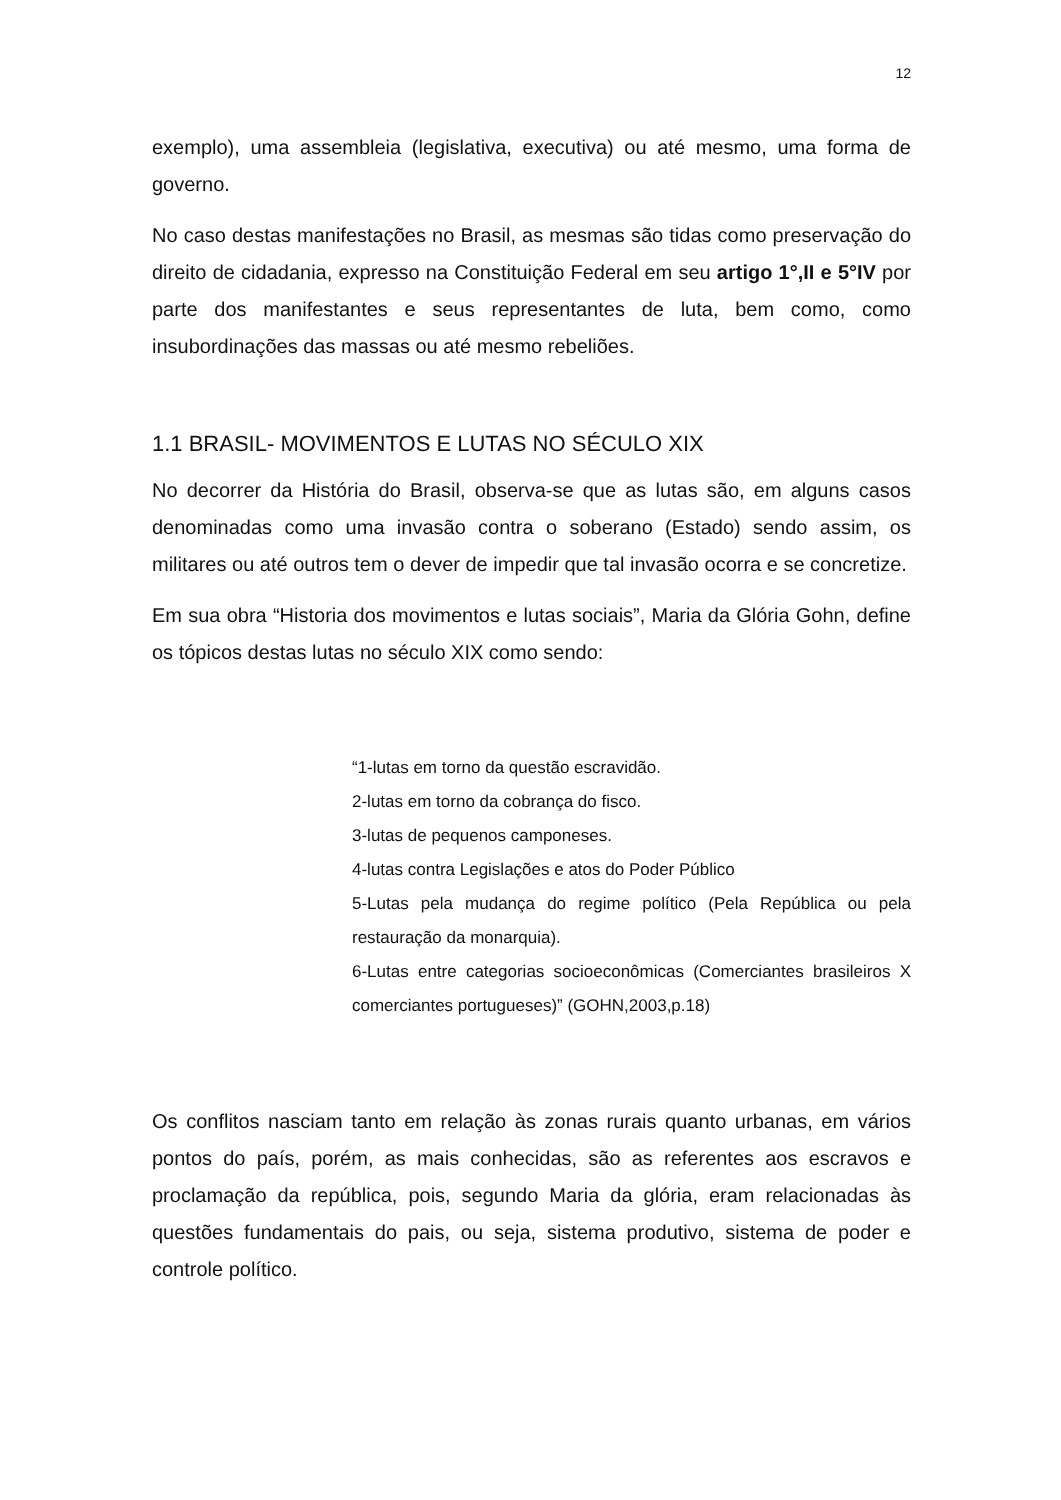12
exemplo), uma assembleia (legislativa, executiva) ou até mesmo, uma forma de governo.
No caso destas manifestações no Brasil, as mesmas são tidas como preservação do direito de cidadania, expresso na Constituição Federal em seu artigo 1°,II e 5°IV por parte dos manifestantes e seus representantes de luta, bem como, como insubordinações das massas ou até mesmo rebeliões.
1.1 BRASIL- MOVIMENTOS E LUTAS NO SÉCULO XIX
No decorrer da História do Brasil, observa-se que as lutas são, em alguns casos denominadas como uma invasão contra o soberano (Estado) sendo assim, os militares ou até outros tem o dever de impedir que tal invasão ocorra e se concretize.
Em sua obra “Historia dos movimentos e lutas sociais”, Maria da Glória Gohn, define os tópicos destas lutas no século XIX como sendo:
“1-lutas em torno da questão escravidão.
2-lutas em torno da cobrança do fisco.
3-lutas de pequenos camponeses.
4-lutas contra Legislações e atos do Poder Público
5-Lutas pela mudança do regime político (Pela República ou pela restauração da monarquia).
6-Lutas entre categorias socioeconômicas (Comerciantes brasileiros X comerciantes portugueses)” (GOHN,2003,p.18)
Os conflitos nasciam tanto em relação às zonas rurais quanto urbanas, em vários pontos do país, porém, as mais conhecidas, são as referentes aos escravos e proclamação da república, pois, segundo Maria da glória, eram relacionadas às questões fundamentais do pais, ou seja, sistema produtivo, sistema de poder e controle político.